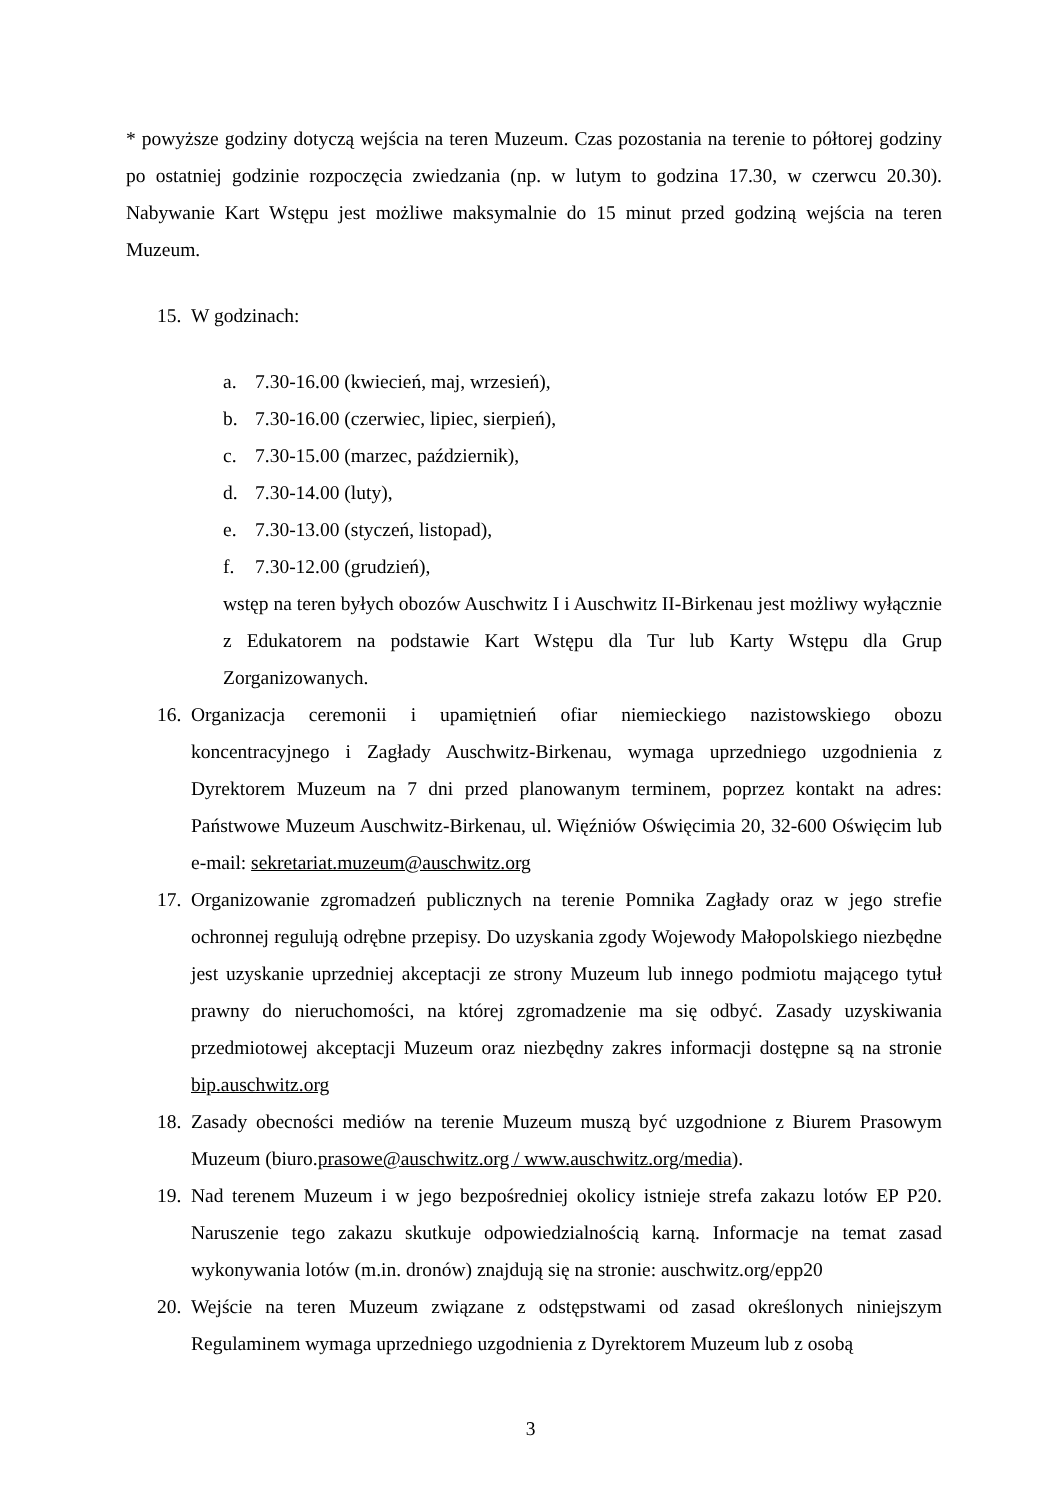* powyższe godziny dotyczą wejścia na teren Muzeum. Czas pozostania na terenie to półtorej godziny po ostatniej godzinie rozpoczęcia zwiedzania (np. w lutym to godzina 17.30, w czerwcu 20.30). Nabywanie Kart Wstępu jest możliwe maksymalnie do 15 minut przed godziną wejścia na teren Muzeum.
15. W godzinach:
a. 7.30-16.00 (kwiecień, maj, wrzesień),
b. 7.30-16.00 (czerwiec, lipiec, sierpień),
c. 7.30-15.00 (marzec, październik),
d. 7.30-14.00 (luty),
e. 7.30-13.00 (styczeń, listopad),
f. 7.30-12.00 (grudzień),
wstęp na teren byłych obozów Auschwitz I i Auschwitz II-Birkenau jest możliwy wyłącznie z Edukatorem na podstawie Kart Wstępu dla Tur lub Karty Wstępu dla Grup Zorganizowanych.
16. Organizacja ceremonii i upamiętnień ofiar niemieckiego nazistowskiego obozu koncentracyjnego i Zagłady Auschwitz-Birkenau, wymaga uprzedniego uzgodnienia z Dyrektorem Muzeum na 7 dni przed planowanym terminem, poprzez kontakt na adres: Państwowe Muzeum Auschwitz-Birkenau, ul. Więźniów Oświęcimia 20, 32-600 Oświęcim lub e-mail: sekretariat.muzeum@auschwitz.org
17. Organizowanie zgromadzeń publicznych na terenie Pomnika Zagłady oraz w jego strefie ochronnej regulują odrębne przepisy. Do uzyskania zgody Wojewody Małopolskiego niezbędne jest uzyskanie uprzedniej akceptacji ze strony Muzeum lub innego podmiotu mającego tytuł prawny do nieruchomości, na której zgromadzenie ma się odbyć. Zasady uzyskiwania przedmiotowej akceptacji Muzeum oraz niezbędny zakres informacji dostępne są na stronie bip.auschwitz.org
18. Zasady obecności mediów na terenie Muzeum muszą być uzgodnione z Biurem Prasowym Muzeum (biuro.prasowe@auschwitz.org / www.auschwitz.org/media).
19. Nad terenem Muzeum i w jego bezpośredniej okolicy istnieje strefa zakazu lotów EP P20. Naruszenie tego zakazu skutkuje odpowiedzialnością karną. Informacje na temat zasad wykonywania lotów (m.in. dronów) znajdują się na stronie: auschwitz.org/epp20
20. Wejście na teren Muzeum związane z odstępstwami od zasad określonych niniejszym Regulaminem wymaga uprzedniego uzgodnienia z Dyrektorem Muzeum lub z osobą
3